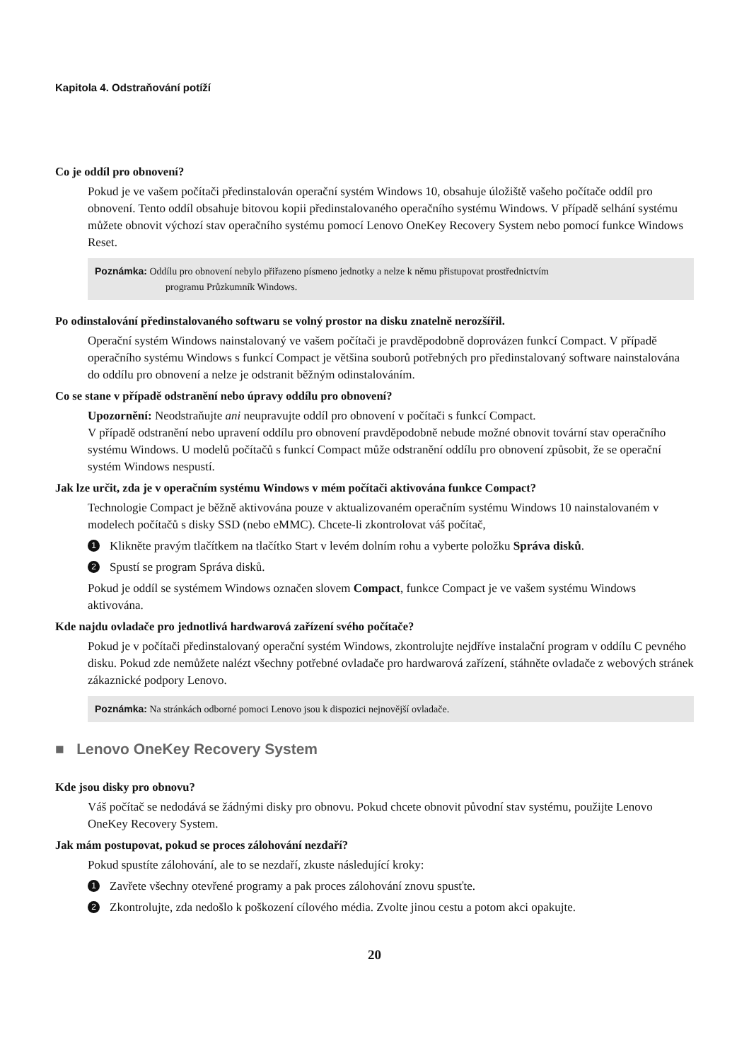Kapitola 4. Odstraňování potíží
Co je oddíl pro obnovení?
Pokud je ve vašem počítači předinstalován operační systém Windows 10, obsahuje úložiště vašeho počítače oddíl pro obnovení. Tento oddíl obsahuje bitovou kopii předinstalovaného operačního systému Windows. V případě selhání systému můžete obnovit výchozí stav operačního systému pomocí Lenovo OneKey Recovery System nebo pomocí funkce Windows Reset.
Poznámka: Oddílu pro obnovení nebylo přiřazeno písmeno jednotky a nelze k němu přistupovat prostřednictvím
programu Průzkumník Windows.
Po odinstalování předinstalovaného softwaru se volný prostor na disku znatelně nerozšířil.
Operační systém Windows nainstalovaný ve vašem počítači je pravděpodobně doprovázen funkcí Compact. V případě operačního systému Windows s funkcí Compact je většina souborů potřebných pro předinstalovaný software nainstalována do oddílu pro obnovení a nelze je odstranit běžným odinstalováním.
Co se stane v případě odstranění nebo úpravy oddílu pro obnovení?
Upozornění: Neodstraňujte ani neupravujte oddíl pro obnovení v počítači s funkcí Compact.
V případě odstranění nebo upravení oddílu pro obnovení pravděpodobně nebude možné obnovit tovární stav operačního systému Windows. U modelů počítačů s funkcí Compact může odstranění oddílu pro obnovení způsobit, že se operační systém Windows nespustí.
Jak lze určit, zda je v operačním systému Windows v mém počítači aktivována funkce Compact?
Technologie Compact je běžně aktivována pouze v aktualizovaném operačním systému Windows 10 nainstalovaném v modelech počítačů s disky SSD (nebo eMMC). Chcete-li zkontrolovat váš počítač,
1 Klikněte pravým tlačítkem na tlačítko Start v levém dolním rohu a vyberte položku Správa disků.
2 Spustí se program Správa disků.
Pokud je oddíl se systémem Windows označen slovem Compact, funkce Compact je ve vašem systému Windows aktivována.
Kde najdu ovladače pro jednotlivá hardwarová zařízení svého počítače?
Pokud je v počítači předinstalovaný operační systém Windows, zkontrolujte nejdříve instalační program v oddílu C pevného disku. Pokud zde nemůžete nalézt všechny potřebné ovladače pro hardwarová zařízení, stáhněte ovladače z webových stránek zákaznické podpory Lenovo.
Poznámka: Na stránkách odborné pomoci Lenovo jsou k dispozici nejnovější ovladače.
■ Lenovo OneKey Recovery System
Kde jsou disky pro obnovu?
Váš počítač se nedodává se žádnými disky pro obnovu. Pokud chcete obnovit původní stav systému, použijte Lenovo OneKey Recovery System.
Jak mám postupovat, pokud se proces zálohování nezdaří?
Pokud spustíte zálohování, ale to se nezdaří, zkuste následující kroky:
1 Zavřete všechny otevřené programy a pak proces zálohování znovu spusťte.
2 Zkontrolujte, zda nedošlo k poškození cílového média. Zvolte jinou cestu a potom akci opakujte.
20